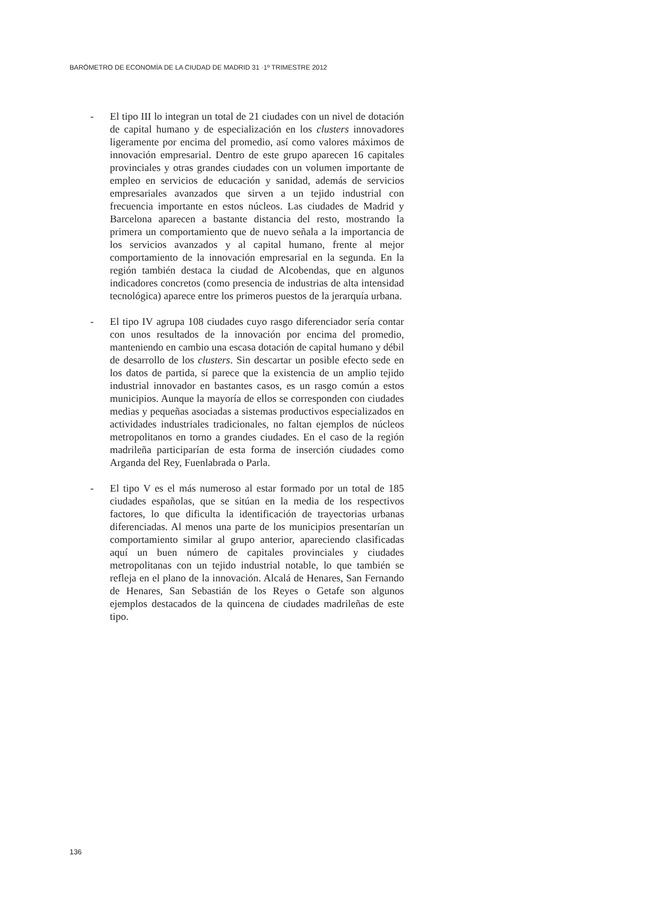BARÓMETRO DE ECONOMÍA DE LA CIUDAD DE MADRID 31 ·1º TRIMESTRE 2012
- El tipo III lo integran un total de 21 ciudades con un nivel de dotación de capital humano y de especialización en los clusters innovadores ligeramente por encima del promedio, así como valores máximos de innovación empresarial. Dentro de este grupo aparecen 16 capitales provinciales y otras grandes ciudades con un volumen importante de empleo en servicios de educación y sanidad, además de servicios empresariales avanzados que sirven a un tejido industrial con frecuencia importante en estos núcleos. Las ciudades de Madrid y Barcelona aparecen a bastante distancia del resto, mostrando la primera un comportamiento que de nuevo señala a la importancia de los servicios avanzados y al capital humano, frente al mejor comportamiento de la innovación empresarial en la segunda. En la región también destaca la ciudad de Alcobendas, que en algunos indicadores concretos (como presencia de industrias de alta intensidad tecnológica) aparece entre los primeros puestos de la jerarquía urbana.
- El tipo IV agrupa 108 ciudades cuyo rasgo diferenciador sería contar con unos resultados de la innovación por encima del promedio, manteniendo en cambio una escasa dotación de capital humano y débil de desarrollo de los clusters. Sin descartar un posible efecto sede en los datos de partida, sí parece que la existencia de un amplio tejido industrial innovador en bastantes casos, es un rasgo común a estos municipios. Aunque la mayoría de ellos se corresponden con ciudades medias y pequeñas asociadas a sistemas productivos especializados en actividades industriales tradicionales, no faltan ejemplos de núcleos metropolitanos en torno a grandes ciudades. En el caso de la región madrileña participarían de esta forma de inserción ciudades como Arganda del Rey, Fuenlabrada o Parla.
- El tipo V es el más numeroso al estar formado por un total de 185 ciudades españolas, que se sitúan en la media de los respectivos factores, lo que dificulta la identificación de trayectorias urbanas diferenciadas. Al menos una parte de los municipios presentarían un comportamiento similar al grupo anterior, apareciendo clasificadas aquí un buen número de capitales provinciales y ciudades metropolitanas con un tejido industrial notable, lo que también se refleja en el plano de la innovación. Alcalá de Henares, San Fernando de Henares, San Sebastián de los Reyes o Getafe son algunos ejemplos destacados de la quincena de ciudades madrileñas de este tipo.
136